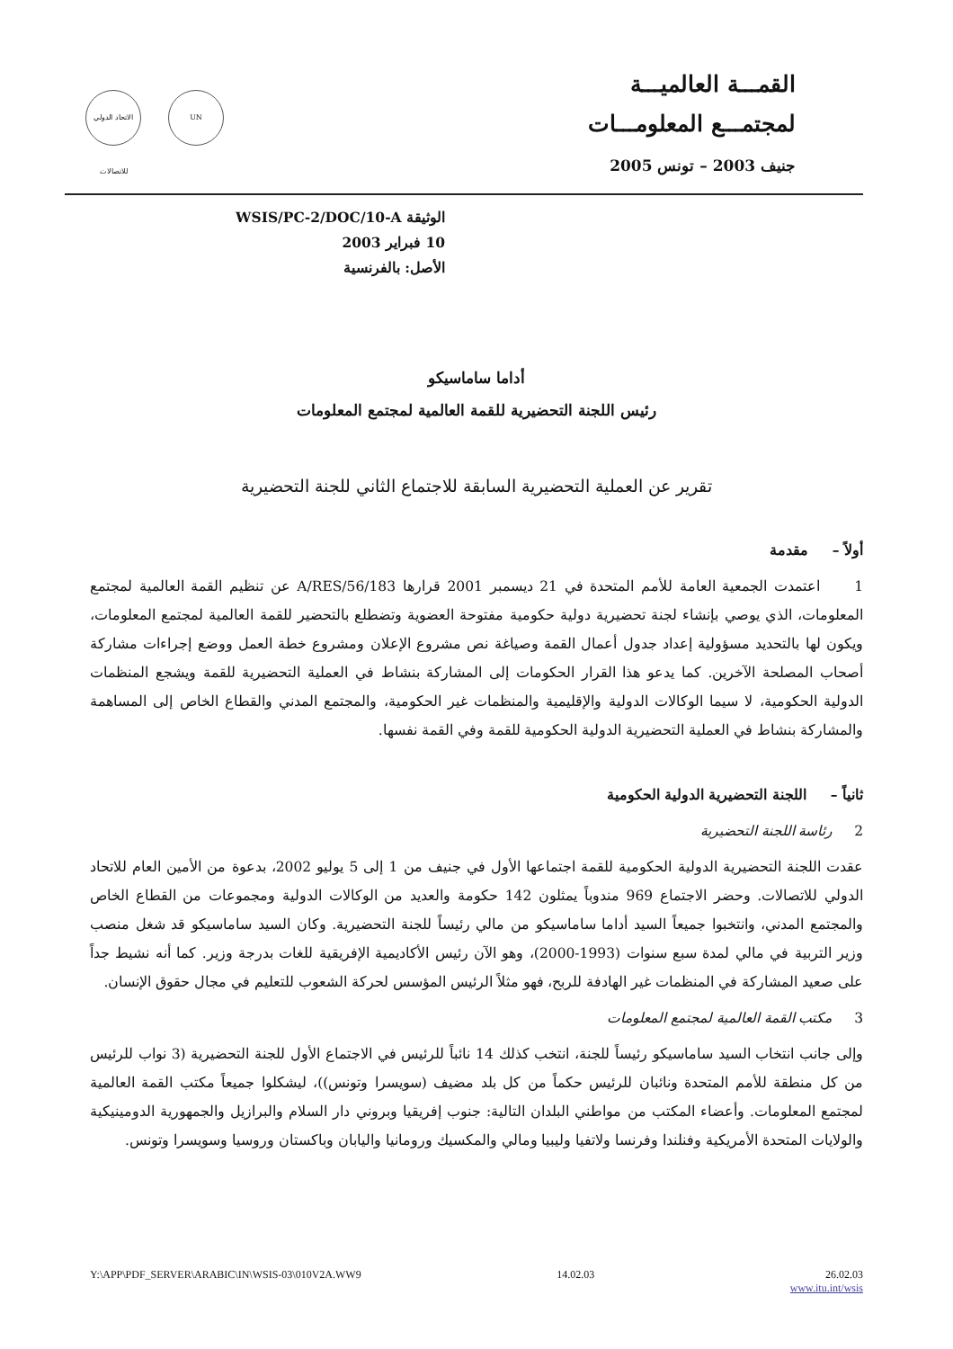القمـــة العالميـــة
لمجتمـــع المعلومـــات
جنيف 2003 – تونس 2005
الاتحاد الدولي للاتصالات
UN
الوثيقة WSIS/PC-2/DOC/10-A
10 فبراير 2003
الأصل: بالفرنسية
أداما ساماسيكو
رئيس اللجنة التحضيرية للقمة العالمية لمجتمع المعلومات
تقرير عن العملية التحضيرية السابقة للاجتماع الثاني للجنة التحضيرية
أولاً – مقدمة
1 اعتمدت الجمعية العامة للأمم المتحدة في 21 ديسمبر 2001 قرارها A/RES/56/183 عن تنظيم القمة العالمية لمجتمع المعلومات، الذي يوصي بإنشاء لجنة تحضيرية دولية حكومية مفتوحة العضوية وتضطلع بالتحضير للقمة العالمية لمجتمع المعلومات، ويكون لها بالتحديد مسؤولية إعداد جدول أعمال القمة وصياغة نص مشروع الإعلان ومشروع خطة العمل ووضع إجراءات مشاركة أصحاب المصلحة الآخرين. كما يدعو هذا القرار الحكومات إلى المشاركة بنشاط في العملية التحضيرية للقمة ويشجع المنظمات الدولية الحكومية، لا سيما الوكالات الدولية والإقليمية والمنظمات غير الحكومية، والمجتمع المدني والقطاع الخاص إلى المساهمة والمشاركة بنشاط في العملية التحضيرية الدولية الحكومية للقمة وفي القمة نفسها.
ثانياً – اللجنة التحضيرية الدولية الحكومية
2 رئاسة اللجنة التحضيرية
عقدت اللجنة التحضيرية الدولية الحكومية للقمة اجتماعها الأول في جنيف من 1 إلى 5 يوليو 2002، بدعوة من الأمين العام للاتحاد الدولي للاتصالات. وحضر الاجتماع 969 مندوباً يمثلون 142 حكومة والعديد من الوكالات الدولية ومجموعات من القطاع الخاص والمجتمع المدني، وانتخبوا جميعاً السيد أداما ساماسيكو من مالي رئيساً للجنة التحضيرية. وكان السيد ساماسيكو قد شغل منصب وزير التربية في مالي لمدة سبع سنوات (1993-2000)، وهو الآن رئيس الأكاديمية الإفريقية للغات بدرجة وزير. كما أنه نشيط جداً على صعيد المشاركة في المنظمات غير الهادفة للربح، فهو مثلاً الرئيس المؤسس لحركة الشعوب للتعليم في مجال حقوق الإنسان.
3 مكتب القمة العالمية لمجتمع المعلومات
وإلى جانب انتخاب السيد ساماسيكو رئيساً للجنة، انتخب كذلك 14 نائباً للرئيس في الاجتماع الأول للجنة التحضيرية (3 نواب للرئيس من كل منطقة للأمم المتحدة ونائبان للرئيس حكماً من كل بلد مضيف (سويسرا وتونس))، ليشكلوا جميعاً مكتب القمة العالمية لمجتمع المعلومات. وأعضاء المكتب من مواطني البلدان التالية: جنوب إفريقيا وبروني دار السلام والبرازيل والجمهورية الدومينيكية والولايات المتحدة الأمريكية وفنلندا وفرنسا ولاتفيا وليبيا ومالي والمكسيك ورومانيا واليابان وباكستان وروسيا وسويسرا وتونس.
Y:\APP\PDF_SERVER\ARABIC\IN\WSIS-03\010V2A.WW9 14.02.03 26.02.03
www.itu.int/wsis